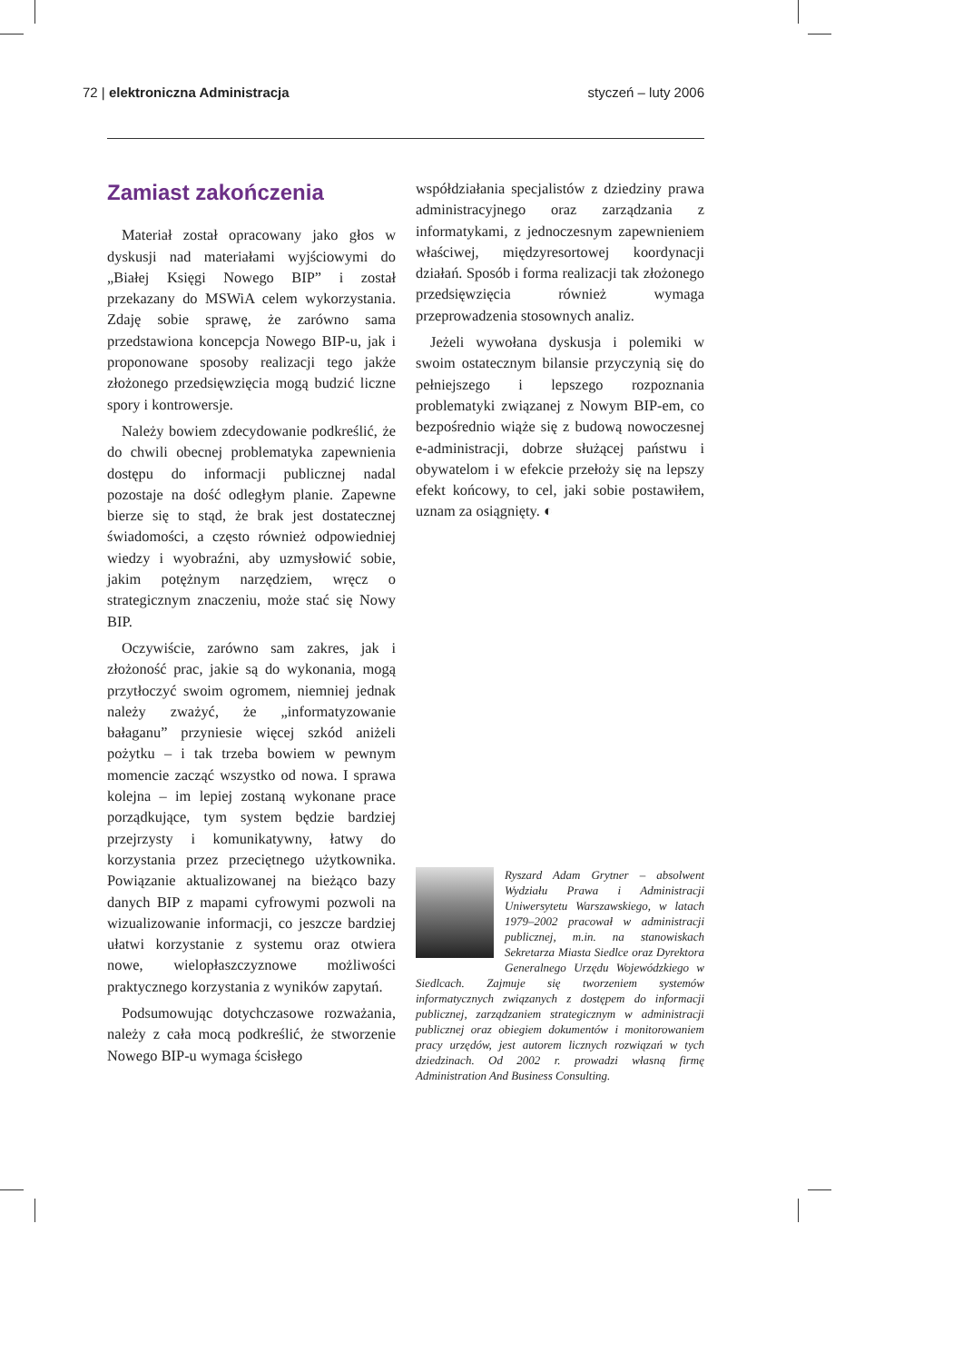72 | elektroniczna Administracja styczeń – luty 2006
Zamiast zakończenia
Materiał został opracowany jako głos w dyskusji nad materiałami wyjściowymi do „Białej Księgi Nowego BIP” i został przekazany do MSWiA celem wykorzystania. Zdaję sobie sprawę, że zarówno sama przedstawiona koncepcja Nowego BIP-u, jak i proponowane sposoby realizacji tego jakże złożonego przedsięwzięcia mogą budzić liczne spory i kontrowersje.
Należy bowiem zdecydowanie podkreślić, że do chwili obecnej problematyka zapewnienia dostępu do informacji publicznej nadal pozostaje na dość odległym planie. Zapewne bierze się to stąd, że brak jest dostatecznej świadomości, a często również odpowiedniej wiedzy i wyobraźni, aby uzmysłowić sobie, jakim potężnym narzędziem, wręcz o strategicznym znaczeniu, może stać się Nowy BIP.
Oczywiście, zarówno sam zakres, jak i złożoność prac, jakie są do wykonania, mogą przytłoczyć swoim ogromem, niemniej jednak należy zważyć, że „informatyzowanie bałaganu” przyniesie więcej szkód aniżeli pożytku – i tak trzeba bowiem w pewnym momencie zacząć wszystko od nowa. I sprawa kolejna – im lepiej zostaną wykonane prace porządkujące, tym system będzie bardziej przejrzysty i komunikatywny, łatwy do korzystania przez przeciętnego użytkownika. Powiązanie aktualizowanej na bieżąco bazy danych BIP z mapami cyfrowymi pozwoli na wizualizowanie informacji, co jeszcze bardziej ułatwi korzystanie z systemu oraz otwiera nowe, wielopłaszczyznowe możliwości praktycznego korzystania z wyników zapytań.
Podsumowując dotychczasowe rozważania, należy z cała mocą podkreślić, że stworzenie Nowego BIP-u wymaga ścisłego
współdziałania specjalistów z dziedziny prawa administracyjnego oraz zarządzania z informatykami, z jednoczesnym zapewnieniem właściwej, międzyresortowej koordynacji działań. Sposób i forma realizacji tak złożonego przedsięwzięcia również wymaga przeprowadzenia stosownych analiz.
Jeżeli wywołana dyskusja i polemiki w swoim ostatecznym bilansie przyczynią się do pełniejszego i lepszego rozpoznania problematyki związanej z Nowym BIP-em, co bezpośrednio wiąże się z budową nowoczesnej e-administracji, dobrze służącej państwu i obywatelom i w efekcie przełoży się na lepszy efekt końcowy, to cel, jaki sobie postawiłem, uznam za osiągnięty. ◐
Ryszard Adam Grytner – absolwent Wydziału Prawa i Administracji Uniwersytetu Warszawskiego, w latach 1979–2002 pracował w administracji publicznej, m.in. na stanowiskach Sekretarza Miasta Siedlce oraz Dyrektora Generalnego Urzędu Wojewódzkiego w Siedlcach. Zajmuje się tworzeniem systemów informatycznych związanych z dostępem do informacji publicznej, zarządzaniem strategicznym w administracji publicznej oraz obiegiem dokumentów i monitorowaniem pracy urzędów, jest autorem licznych rozwiązań w tych dziedzinach. Od 2002 r. prowadzi własną firmę Administration And Business Consulting.